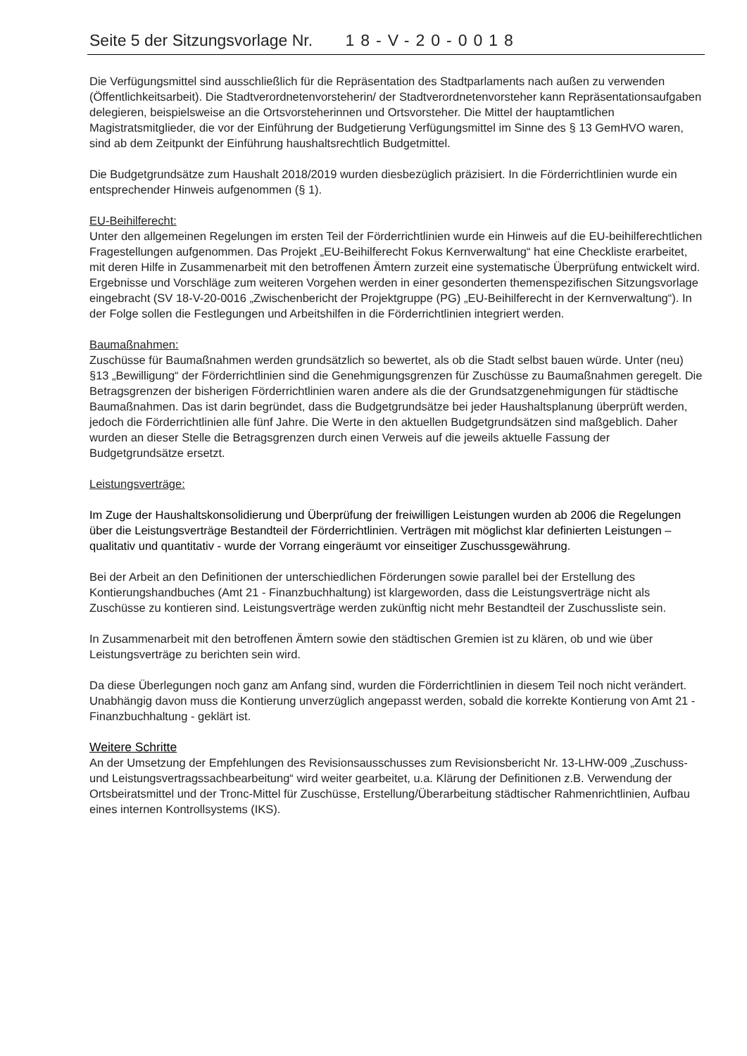Seite 5 der Sitzungsvorlage Nr. 18-V-20-0018
Die Verfügungsmittel sind ausschließlich für die Repräsentation des Stadtparlaments nach außen zu verwenden (Öffentlichkeitsarbeit). Die Stadtverordnetenvorsteherin/ der Stadtverordnetenvorsteher kann Repräsentationsaufgaben delegieren, beispielsweise an die Ortsvorsteherinnen und Ortsvorsteher. Die Mittel der hauptamtlichen Magistratsmitglieder, die vor der Einführung der Budgetierung Verfügungsmittel im Sinne des § 13 GemHVO waren, sind ab dem Zeitpunkt der Einführung haushaltsrechtlich Budgetmittel.
Die Budgetgrundsätze zum Haushalt 2018/2019 wurden diesbezüglich präzisiert. In die Förderrichtlinien wurde ein entsprechender Hinweis aufgenommen (§ 1).
EU-Beihilferecht:
Unter den allgemeinen Regelungen im ersten Teil der Förderrichtlinien wurde ein Hinweis auf die EU-beihilferechtlichen Fragestellungen aufgenommen. Das Projekt „EU-Beihilferecht Fokus Kernverwaltung“ hat eine Checkliste erarbeitet, mit deren Hilfe in Zusammenarbeit mit den betroffenen Ämtern zurzeit eine systematische Überprüfung entwickelt wird. Ergebnisse und Vorschläge zum weiteren Vorgehen werden in einer gesonderten themenspezifischen Sitzungsvorlage eingebracht (SV 18-V-20-0016 „Zwischenbericht der Projektgruppe (PG) „EU-Beihilferecht in der Kernverwaltung“). In der Folge sollen die Festlegungen und Arbeitshilfen in die Förderrichtlinien integriert werden.
Baumaßnahmen:
Zuschüsse für Baumaßnahmen werden grundsätzlich so bewertet, als ob die Stadt selbst bauen würde. Unter (neu) §13 „Bewilligung“ der Förderrichtlinien sind die Genehmigungsgrenzen für Zuschüsse zu Baumaßnahmen geregelt. Die Betragsgrenzen der bisherigen Förderrichtlinien waren andere als die der Grundsatzgenehmigungen für städtische Baumaßnahmen. Das ist darin begründet, dass die Budgetgrundsätze bei jeder Haushaltsplanung überprüft werden, jedoch die Förderrichtlinien alle fünf Jahre. Die Werte in den aktuellen Budgetgrundsätzen sind maßgeblich. Daher wurden an dieser Stelle die Betragsgrenzen durch einen Verweis auf die jeweils aktuelle Fassung der Budgetgrundsätze ersetzt.
Leistungsverträge:
Im Zuge der Haushaltskonsolidierung und Überprüfung der freiwilligen Leistungen wurden ab 2006 die Regelungen über die Leistungsverträge Bestandteil der Förderrichtlinien. Verträgen mit möglichst klar definierten Leistungen – qualitativ und quantitativ - wurde der Vorrang eingeräumt vor einseitiger Zuschussgewährung.
Bei der Arbeit an den Definitionen der unterschiedlichen Förderungen sowie parallel bei der Erstellung des Kontierungshandbuches (Amt 21 - Finanzbuchhaltung) ist klargeworden, dass die Leistungsverträge nicht als Zuschüsse zu kontieren sind. Leistungsverträge werden zukünftig nicht mehr Bestandteil der Zuschussliste sein.
In Zusammenarbeit mit den betroffenen Ämtern sowie den städtischen Gremien ist zu klären, ob und wie über Leistungsverträge zu berichten sein wird.
Da diese Überlegungen noch ganz am Anfang sind, wurden die Förderrichtlinien in diesem Teil noch nicht verändert. Unabhängig davon muss die Kontierung unverzüglich angepasst werden, sobald die korrekte Kontierung von Amt 21 - Finanzbuchhaltung - geklärt ist.
Weitere Schritte
An der Umsetzung der Empfehlungen des Revisionsausschusses zum Revisionsbericht Nr. 13-LHW-009 „Zuschuss- und Leistungsvertragssachbearbeitung“ wird weiter gearbeitet, u.a. Klärung der Definitionen z.B. Verwendung der Ortsbeiratsmittel und der Tronc-Mittel für Zuschüsse, Erstellung/Überarbeitung städtischer Rahmenrichtlinien, Aufbau eines internen Kontrollsystems (IKS).